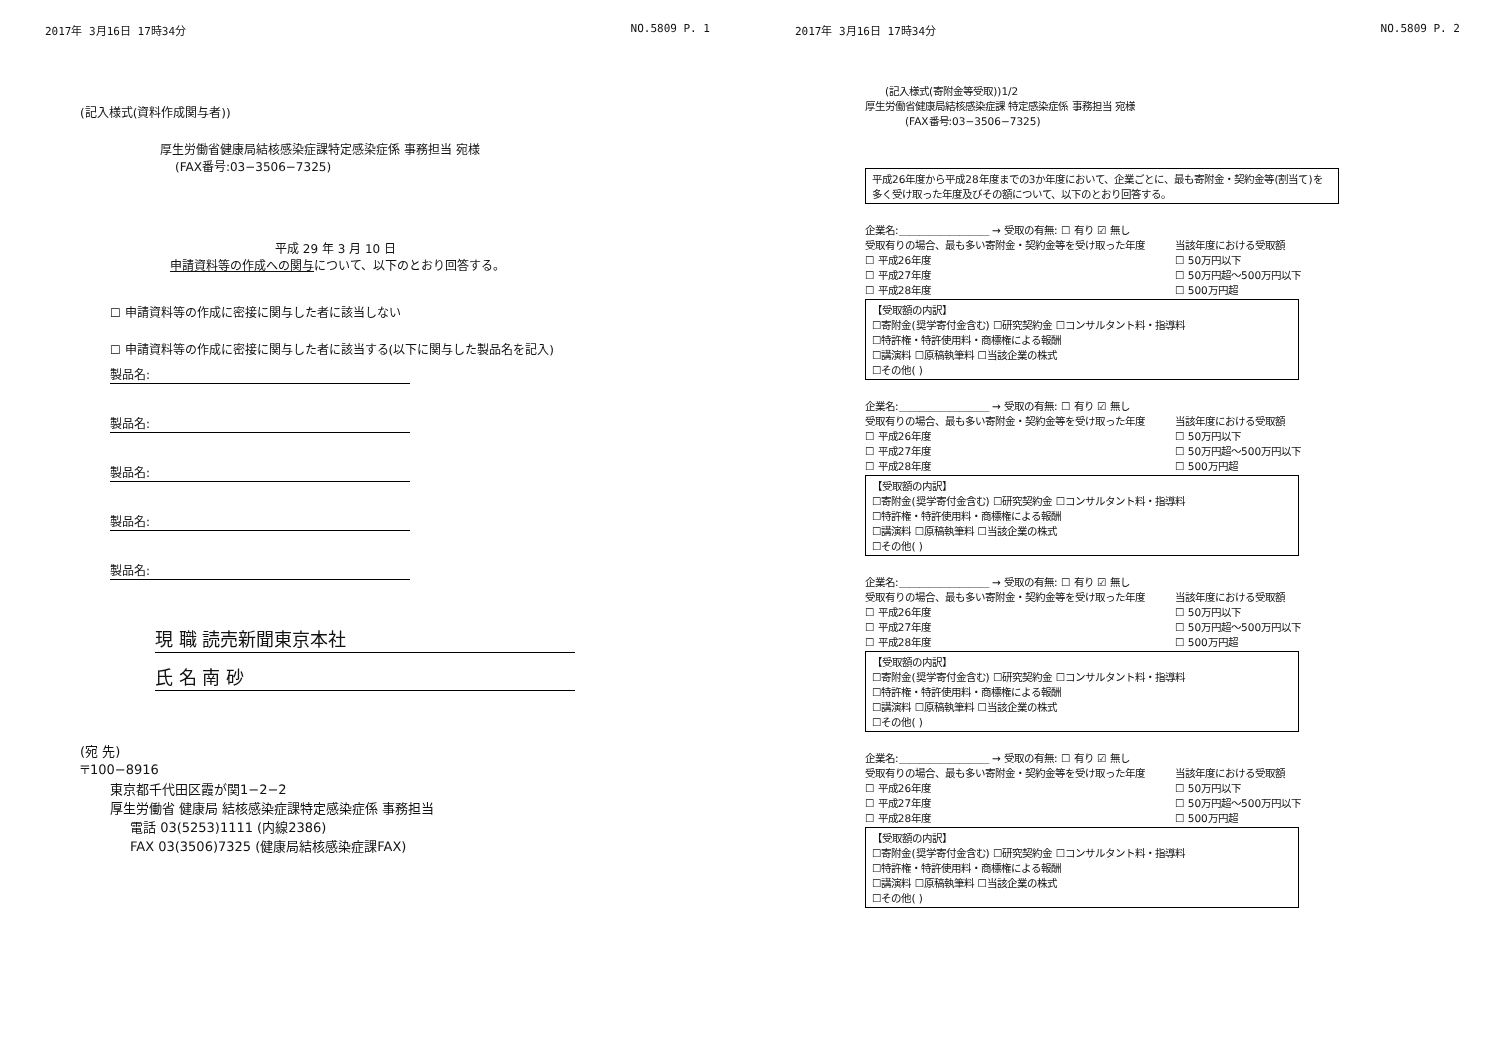2017年 3月16日 17時34分 NO.5809 P. 1
(記入様式(資料作成関与者))
厚生労働省健康局結核感染症課特定感染症係 事務担当 宛様
(FAX番号:03−3506−7325)
平成 29 年 3 月 10 日
申請資料等の作成への関与について、以下のとおり回答する。
☐ 申請資料等の作成に密接に関与した者に該当しない
☐ 申請資料等の作成に密接に関与した者に該当する(以下に関与した製品名を記入)
製品名:
製品名:
製品名:
製品名:
製品名:
現 職 読売新聞東京本社
氏 名 南 砂
(宛 先)
〒100−8916
東京都千代田区霞が関1−2−2
厚生労働省 健康局 結核感染症課特定感染症係 事務担当
電話 03(5253)1111 (内線2386)
FAX 03(3506)7325 (健康局結核感染症課FAX)
2017年 3月16日 17時34分 NO.5809 P. 2
(記入様式(寄附金等受取))1/2
厚生労働省健康局結核感染症課 特定感染症係 事務担当 宛様
(FAX番号:03−3506−7325)
平成26年度から平成28年度までの3か年度において、企業ごとに、最も寄附金・契約金等(割当て)を多く受け取った年度及びその額について、以下のとおり回答する。
企業名:＿＿＿＿＿＿＿＿＿ → 受取の有無: ☐ 有り ☑ 無し
受取有りの場合、最も多い寄附金・契約金等を受け取った年度
☐ 平成26年度
☐ 平成27年度
☐ 平成28年度
当該年度における受取額
☐ 50万円以下
☐ 50万円超〜500万円以下
☐ 500万円超
【受取額の内訳】
☐寄附金(奨学寄付金含む) ☐研究契約金 ☐コンサルタント料・指導料
☐特許権・特許使用料・商標権による報酬
☐講演料 ☐原稿執筆料 ☐当該企業の株式
☐その他( )
企業名:＿＿＿＿＿＿＿＿＿ → 受取の有無: ☐ 有り ☑ 無し
受取有りの場合、最も多い寄附金・契約金等を受け取った年度
☐ 平成26年度
☐ 平成27年度
☐ 平成28年度
当該年度における受取額
☐ 50万円以下
☐ 50万円超〜500万円以下
☐ 500万円超
【受取額の内訳】
☐寄附金(奨学寄付金含む) ☐研究契約金 ☐コンサルタント料・指導料
☐特許権・特許使用料・商標権による報酬
☐講演料 ☐原稿執筆料 ☐当該企業の株式
☐その他( )
企業名:＿＿＿＿＿＿＿＿＿ → 受取の有無: ☐ 有り ☑ 無し
受取有りの場合、最も多い寄附金・契約金等を受け取った年度
☐ 平成26年度
☐ 平成27年度
☐ 平成28年度
当該年度における受取額
☐ 50万円以下
☐ 50万円超〜500万円以下
☐ 500万円超
【受取額の内訳】
☐寄附金(奨学寄付金含む) ☐研究契約金 ☐コンサルタント料・指導料
☐特許権・特許使用料・商標権による報酬
☐講演料 ☐原稿執筆料 ☐当該企業の株式
☐その他( )
企業名:＿＿＿＿＿＿＿＿＿ → 受取の有無: ☐ 有り ☑ 無し
受取有りの場合、最も多い寄附金・契約金等を受け取った年度
☐ 平成26年度
☐ 平成27年度
☐ 平成28年度
当該年度における受取額
☐ 50万円以下
☐ 50万円超〜500万円以下
☐ 500万円超
【受取額の内訳】
☐寄附金(奨学寄付金含む) ☐研究契約金 ☐コンサルタント料・指導料
☐特許権・特許使用料・商標権による報酬
☐講演料 ☐原稿執筆料 ☐当該企業の株式
☐その他( )